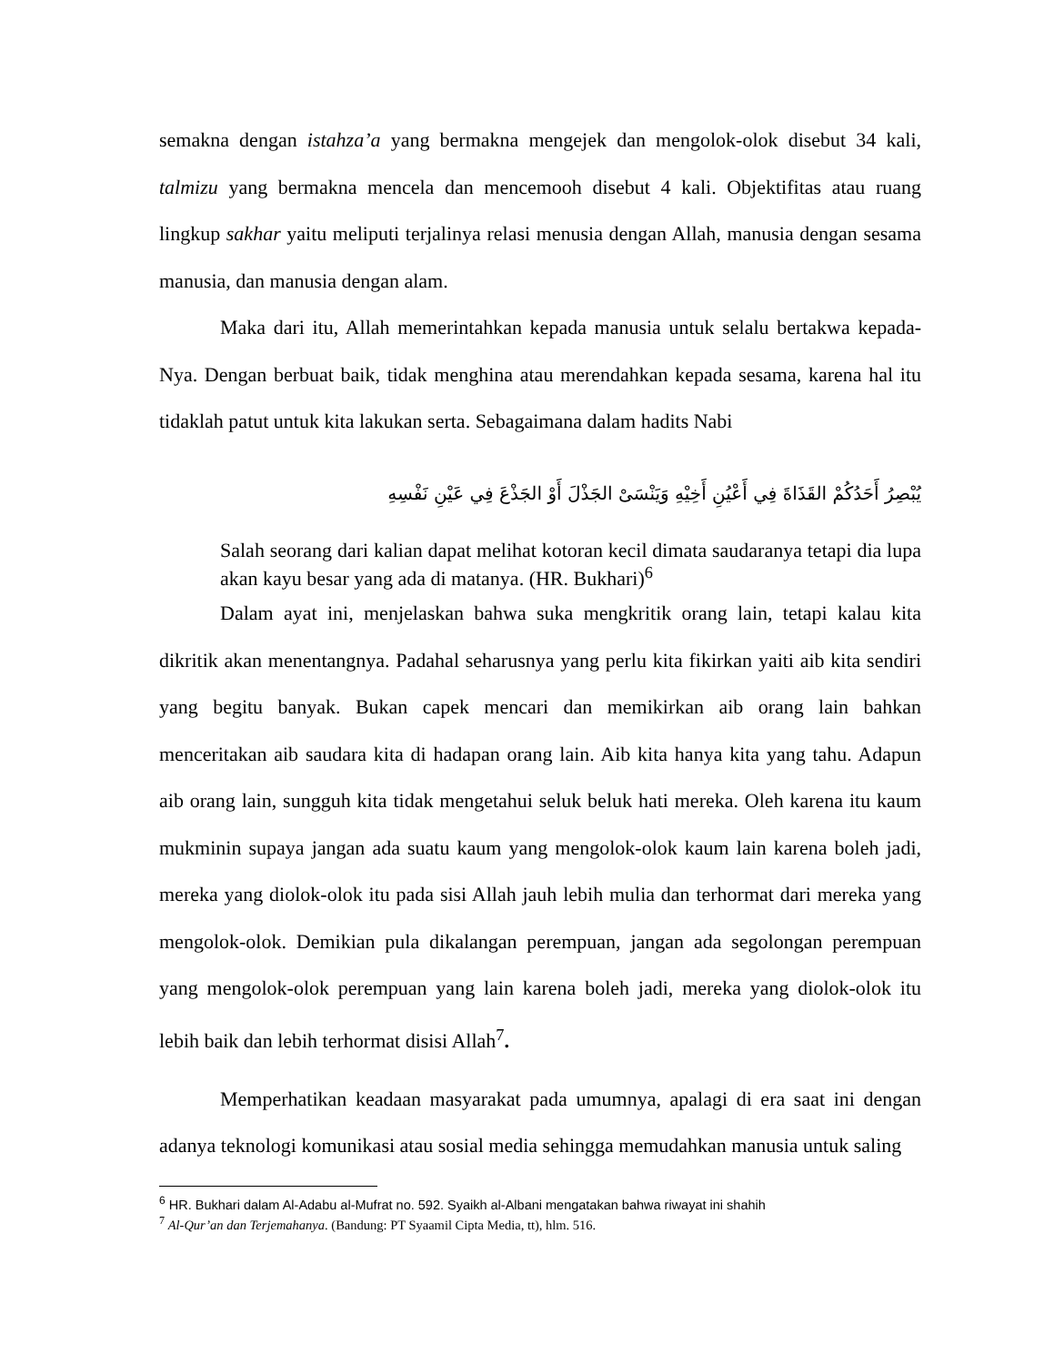semakna dengan istahza’a yang bermakna mengejek dan mengolok-olok disebut 34 kali, talmizu yang bermakna mencela dan mencemooh disebut 4 kali. Objektifitas atau ruang lingkup sakhar yaitu meliputi terjalinya relasi menusia dengan Allah, manusia dengan sesama manusia, dan manusia dengan alam.
Maka dari itu, Allah memerintahkan kepada manusia untuk selalu bertakwa kepada-Nya. Dengan berbuat baik, tidak menghina atau merendahkan kepada sesama, karena hal itu tidaklah patut untuk kita lakukan serta. Sebagaimana dalam hadits Nabi
يُبْصِرُ أَحَدُكُمْ القَذَاةَ فِي أَعْيُنِ أَخِيْهِ وَيَنْسَىْ الجَذْلَ أَوْ الجَذْعَ فِي عَيْنِ نَفْسِهِ
Salah seorang dari kalian dapat melihat kotoran kecil dimata saudaranya tetapi dia lupa akan kayu besar yang ada di matanya. (HR. Bukhari)<sup>6</sup>
Dalam ayat ini, menjelaskan bahwa suka mengkritik orang lain, tetapi kalau kita dikritik akan menentangnya. Padahal seharusnya yang perlu kita fikirkan yaiti aib kita sendiri yang begitu banyak. Bukan capek mencari dan memikirkan aib orang lain bahkan menceritakan aib saudara kita di hadapan orang lain. Aib kita hanya kita yang tahu. Adapun aib orang lain, sungguh kita tidak mengetahui seluk beluk hati mereka. Oleh karena itu kaum mukminin supaya jangan ada suatu kaum yang mengolok-olok kaum lain karena boleh jadi, mereka yang diolok-olok itu pada sisi Allah jauh lebih mulia dan terhormat dari mereka yang mengolok-olok. Demikian pula dikalangan perempuan, jangan ada segolongan perempuan yang mengolok-olok perempuan yang lain karena boleh jadi, mereka yang diolok-olok itu lebih baik dan lebih terhormat disisi Allah<sup>7</sup>.
Memperhatikan keadaan masyarakat pada umumnya, apalagi di era saat ini dengan adanya teknologi komunikasi atau sosial media sehingga memudahkan manusia untuk saling
<sup>6</sup> HR. Bukhari dalam Al-Adabu al-Mufrat no. 592. Syaikh al-Albani mengatakan bahwa riwayat ini shahih
<sup>7</sup> Al-Qur’an dan Terjemahanya. (Bandung: PT Syaamil Cipta Media, tt), hlm. 516.